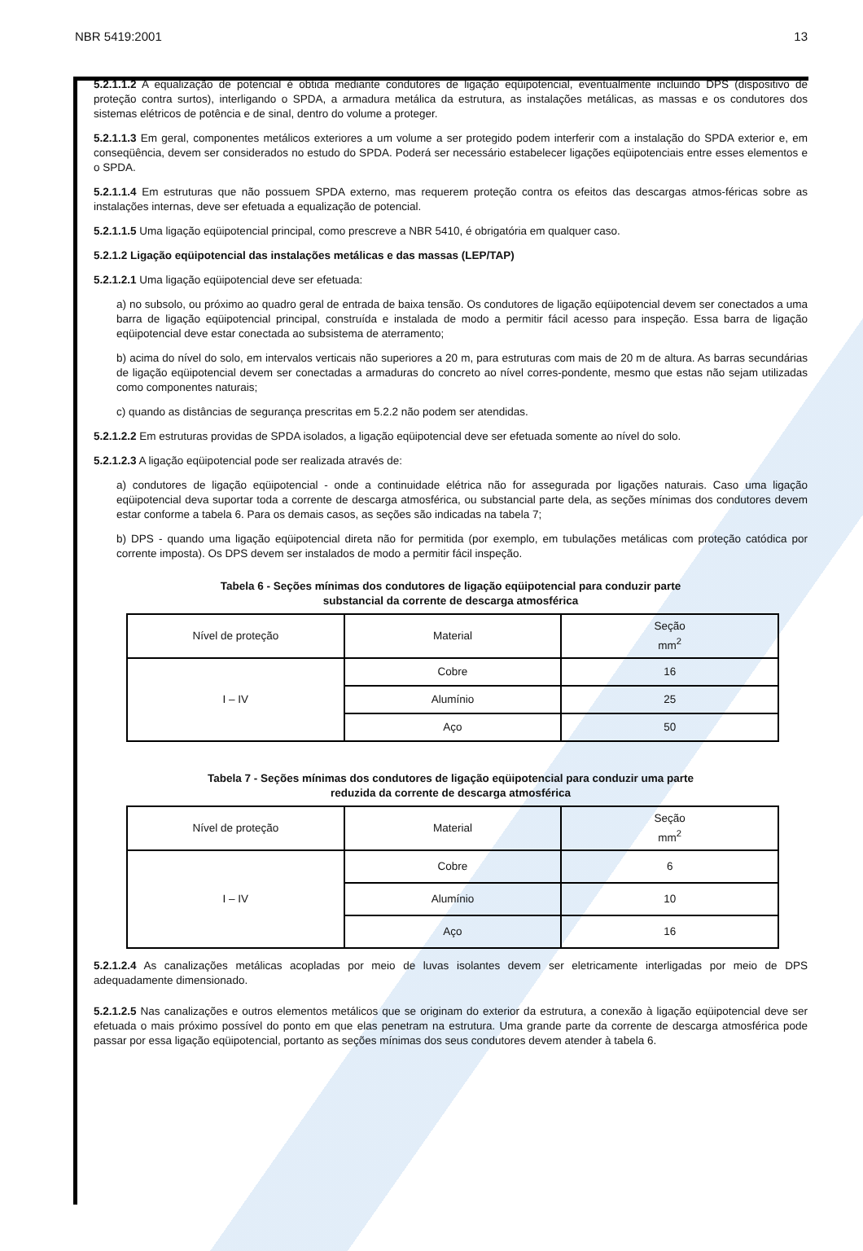NBR 5419:2001 13
5.2.1.1.2 A equalização de potencial é obtida mediante condutores de ligação eqüipotencial, eventualmente incluindo DPS (dispositivo de proteção contra surtos), interligando o SPDA, a armadura metálica da estrutura, as instalações metálicas, as massas e os condutores dos sistemas elétricos de potência e de sinal, dentro do volume a proteger.
5.2.1.1.3 Em geral, componentes metálicos exteriores a um volume a ser protegido podem interferir com a instalação do SPDA exterior e, em conseqüência, devem ser considerados no estudo do SPDA. Poderá ser necessário estabelecer ligações eqüipotenciais entre esses elementos e o SPDA.
5.2.1.1.4 Em estruturas que não possuem SPDA externo, mas requerem proteção contra os efeitos das descargas atmos-féricas sobre as instalações internas, deve ser efetuada a equalização de potencial.
5.2.1.1.5 Uma ligação eqüipotencial principal, como prescreve a NBR 5410, é obrigatória em qualquer caso.
5.2.1.2 Ligação eqüipotencial das instalações metálicas e das massas (LEP/TAP)
5.2.1.2.1 Uma ligação eqüipotencial deve ser efetuada:
a) no subsolo, ou próximo ao quadro geral de entrada de baixa tensão. Os condutores de ligação eqüipotencial devem ser conectados a uma barra de ligação eqüipotencial principal, construída e instalada de modo a permitir fácil acesso para inspeção. Essa barra de ligação eqüipotencial deve estar conectada ao subsistema de aterramento;
b) acima do nível do solo, em intervalos verticais não superiores a 20 m, para estruturas com mais de 20 m de altura. As barras secundárias de ligação eqüipotencial devem ser conectadas a armaduras do concreto ao nível corres-pondente, mesmo que estas não sejam utilizadas como componentes naturais;
c) quando as distâncias de segurança prescritas em 5.2.2 não podem ser atendidas.
5.2.1.2.2 Em estruturas providas de SPDA isolados, a ligação eqüipotencial deve ser efetuada somente ao nível do solo.
5.2.1.2.3 A ligação eqüipotencial pode ser realizada através de:
a) condutores de ligação eqüipotencial - onde a continuidade elétrica não for assegurada por ligações naturais. Caso uma ligação eqüipotencial deva suportar toda a corrente de descarga atmosférica, ou substancial parte dela, as seções mínimas dos condutores devem estar conforme a tabela 6. Para os demais casos, as seções são indicadas na tabela 7;
b) DPS - quando uma ligação eqüipotencial direta não for permitida (por exemplo, em tubulações metálicas com proteção catódica por corrente imposta). Os DPS devem ser instalados de modo a permitir fácil inspeção.
Tabela 6 - Seções mínimas dos condutores de ligação eqüipotencial para conduzir parte
substancial da corrente de descarga atmosférica
| Nível de proteção | Material | Seção mm<sup>2</sup> |
| --- | --- | --- |
| I – IV | Cobre | 16 |
| | Alumínio | 25 |
| | Aço | 50 |
Tabela 7 - Seções mínimas dos condutores de ligação eqüipotencial para conduzir uma parte
reduzida da corrente de descarga atmosférica
| Nível de proteção | Material | Seção mm<sup>2</sup> |
| --- | --- | --- |
| I – IV | Cobre | 6 |
| | Alumínio | 10 |
| | Aço | 16 |
5.2.1.2.4 As canalizações metálicas acopladas por meio de luvas isolantes devem ser eletricamente interligadas por meio de DPS adequadamente dimensionado.
5.2.1.2.5 Nas canalizações e outros elementos metálicos que se originam do exterior da estrutura, a conexão à ligação eqüipotencial deve ser efetuada o mais próximo possível do ponto em que elas penetram na estrutura. Uma grande parte da corrente de descarga atmosférica pode passar por essa ligação eqüipotencial, portanto as seções mínimas dos seus condutores devem atender à tabela 6.